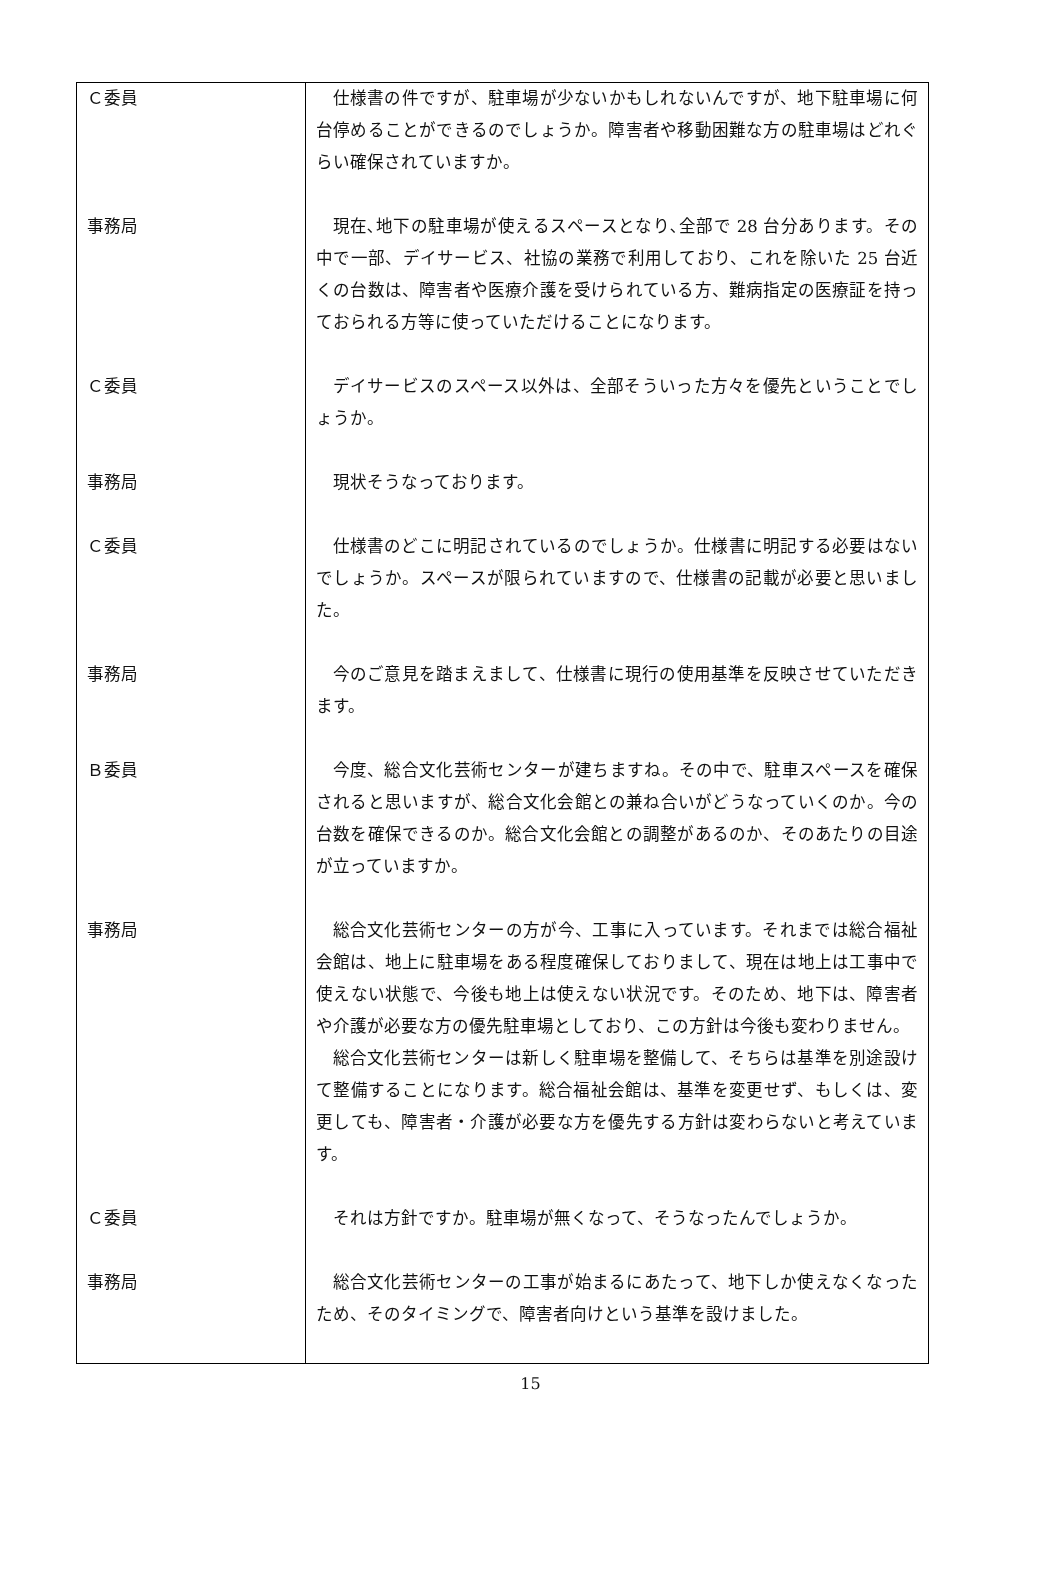| Ｃ委員 | 仕様書の件ですが、駐車場が少ないかもしれないんですが、地下駐車場に何台停めることができるのでしょうか。障害者や移動困難な方の駐車場はどれぐらい確保されていますか。 |
| 事務局 | 現在､地下の駐車場が使えるスペースとなり､全部で 28 台分あります。その中で一部、デイサービス、社協の業務で利用しており、これを除いた 25 台近くの台数は、障害者や医療介護を受けられている方、難病指定の医療証を持っておられる方等に使っていただけることになります。 |
| Ｃ委員 | デイサービスのスペース以外は、全部そういった方々を優先ということでしょうか。 |
| 事務局 | 現状そうなっております。 |
| Ｃ委員 | 仕様書のどこに明記されているのでしょうか。仕様書に明記する必要はないでしょうか。スペースが限られていますので、仕様書の記載が必要と思いました。 |
| 事務局 | 今のご意見を踏まえまして、仕様書に現行の使用基準を反映させていただきます。 |
| Ｂ委員 | 今度、総合文化芸術センターが建ちますね。その中で、駐車スペースを確保されると思いますが、総合文化会館との兼ね合いがどうなっていくのか。今の台数を確保できるのか。総合文化会館との調整があるのか、そのあたりの目途が立っていますか。 |
| 事務局 | 総合文化芸術センターの方が今、工事に入っています。それまでは総合福祉会館は、地上に駐車場をある程度確保しておりまして、現在は地上は工事中で使えない状態で、今後も地上は使えない状況です。そのため、地下は、障害者や介護が必要な方の優先駐車場としており、この方針は今後も変わりません。 総合文化芸術センターは新しく駐車場を整備して、そちらは基準を別途設けて整備することになります。総合福祉会館は、基準を変更せず、もしくは、変更しても、障害者・介護が必要な方を優先する方針は変わらないと考えています。 |
| Ｃ委員 | それは方針ですか。駐車場が無くなって、そうなったんでしょうか。 |
| 事務局 | 総合文化芸術センターの工事が始まるにあたって、地下しか使えなくなったため、そのタイミングで、障害者向けという基準を設けました。 |
15